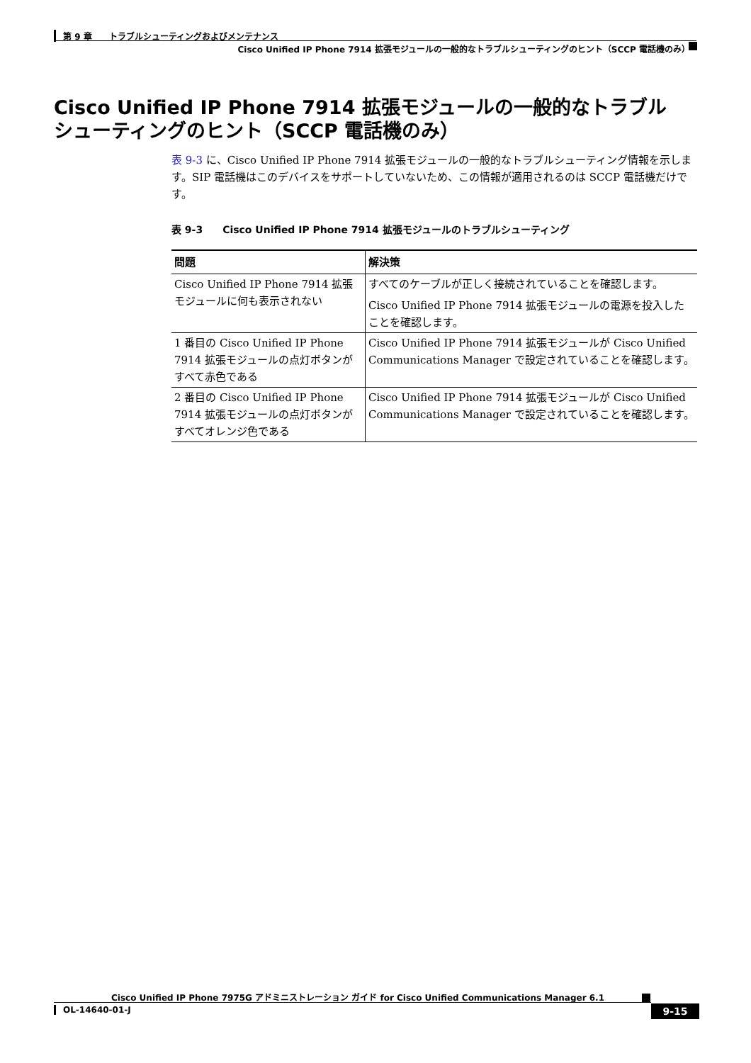第 9 章　　トラブルシューティングおよびメンテナンス
Cisco Unified IP Phone 7914 拡張モジュールの一般的なトラブルシューティングのヒント（SCCP 電話機のみ）
Cisco Unified IP Phone 7914 拡張モジュールの一般的なトラブルシューティングのヒント（SCCP 電話機のみ）
表 9-3 に、Cisco Unified IP Phone 7914 拡張モジュールの一般的なトラブルシューティング情報を示します。SIP 電話機はこのデバイスをサポートしていないため、この情報が適用されるのは SCCP 電話機だけです。
表 9-3　　Cisco Unified IP Phone 7914 拡張モジュールのトラブルシューティング
| 問題 | 解決策 |
| --- | --- |
| Cisco Unified IP Phone 7914 拡張モジュールに何も表示されない | すべてのケーブルが正しく接続されていることを確認します。 Cisco Unified IP Phone 7914 拡張モジュールの電源を投入したことを確認します。 |
| 1 番目の Cisco Unified IP Phone 7914 拡張モジュールの点灯ボタンがすべて赤色である | Cisco Unified IP Phone 7914 拡張モジュールが Cisco Unified Communications Manager で設定されていることを確認します。 |
| 2 番目の Cisco Unified IP Phone 7914 拡張モジュールの点灯ボタンがすべてオレンジ色である | Cisco Unified IP Phone 7914 拡張モジュールが Cisco Unified Communications Manager で設定されていることを確認します。 |
Cisco Unified IP Phone 7975G アドミニストレーション ガイド for Cisco Unified Communications Manager 6.1
OL-14640-01-J 9-15